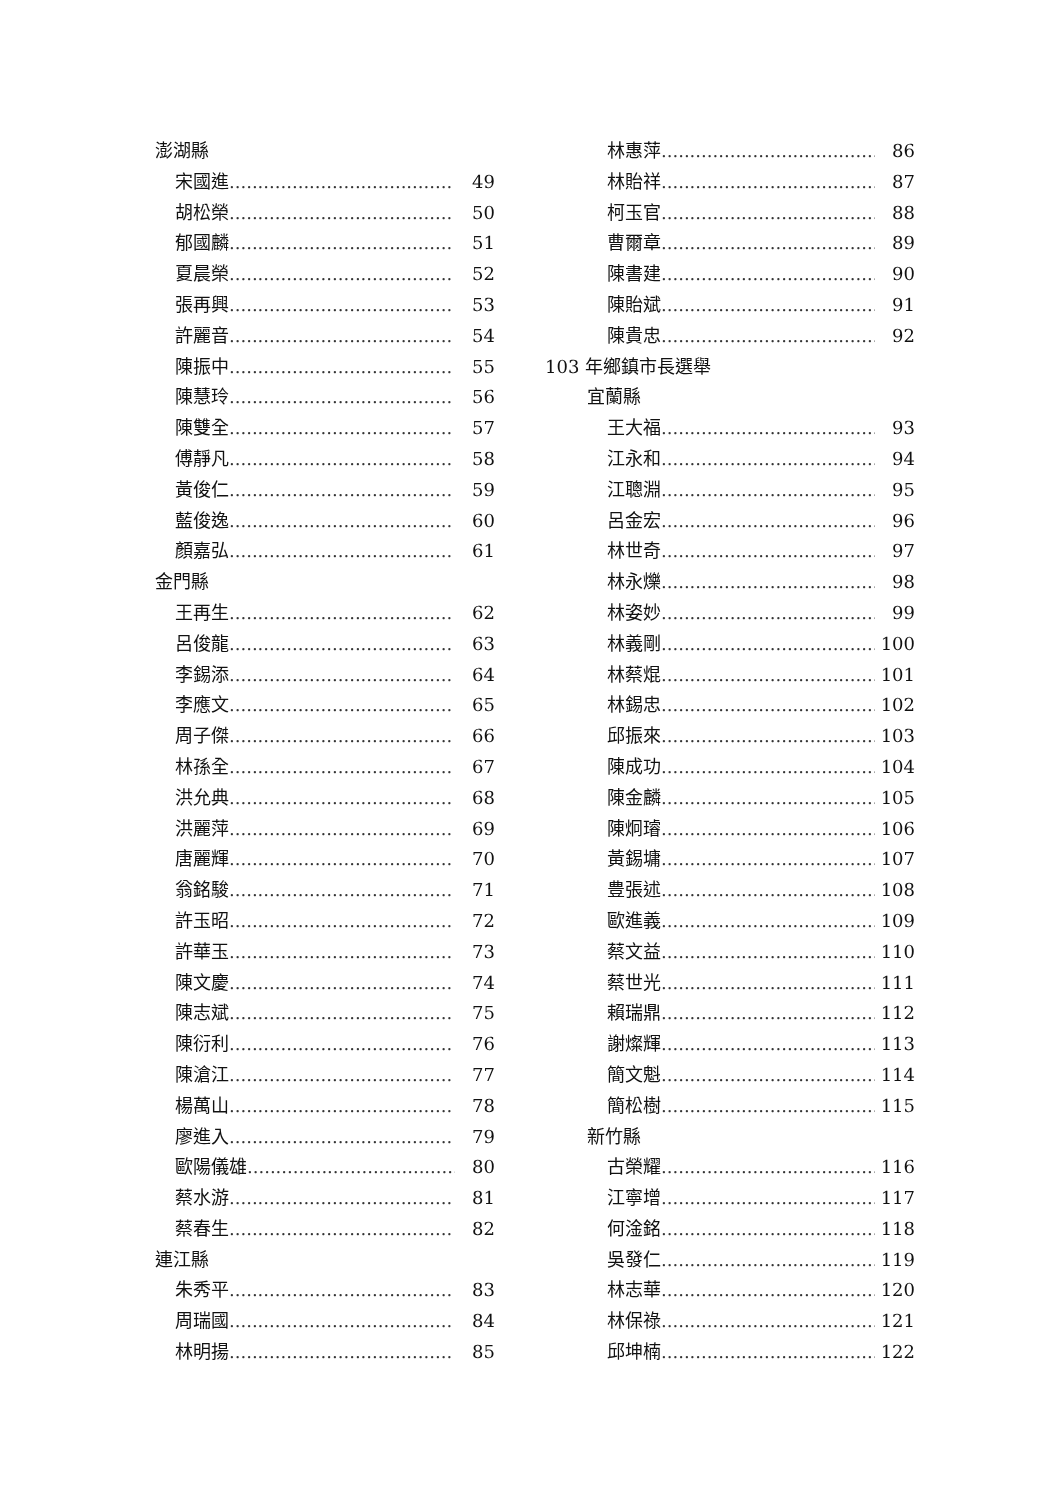澎湖縣
宋國進....................................... 49
胡松榮....................................... 50
郁國麟....................................... 51
夏晨榮....................................... 52
張再興....................................... 53
許麗音....................................... 54
陳振中....................................... 55
陳慧玲....................................... 56
陳雙全....................................... 57
傅靜凡....................................... 58
黃俊仁....................................... 59
藍俊逸....................................... 60
顏嘉弘....................................... 61
金門縣
王再生....................................... 62
呂俊龍....................................... 63
李錫添....................................... 64
李應文....................................... 65
周子傑....................................... 66
林孫全....................................... 67
洪允典....................................... 68
洪麗萍....................................... 69
唐麗輝....................................... 70
翁銘駿....................................... 71
許玉昭....................................... 72
許華玉....................................... 73
陳文慶....................................... 74
陳志斌....................................... 75
陳衍利....................................... 76
陳滄江....................................... 77
楊萬山....................................... 78
廖進入....................................... 79
歐陽儀雄....................................... 80
蔡水游....................................... 81
蔡春生....................................... 82
連江縣
朱秀平....................................... 83
周瑞國....................................... 84
林明揚....................................... 85
林惠萍....................................... 86
林貽祥....................................... 87
柯玉官....................................... 88
曹爾章....................................... 89
陳書建....................................... 90
陳貽斌....................................... 91
陳貴忠....................................... 92
103 年鄉鎮市長選舉
宜蘭縣
王大福....................................... 93
江永和....................................... 94
江聰淵....................................... 95
呂金宏....................................... 96
林世奇....................................... 97
林永爍....................................... 98
林姿妙....................................... 99
林義剛....................................... 100
林蔡焜....................................... 101
林錫忠....................................... 102
邱振來....................................... 103
陳成功....................................... 104
陳金麟....................................... 105
陳炯璿....................................... 106
黃錫墉....................................... 107
豊張述....................................... 108
歐進義....................................... 109
蔡文益....................................... 110
蔡世光....................................... 111
賴瑞鼎....................................... 112
謝燦輝....................................... 113
簡文魁....................................... 114
簡松樹....................................... 115
新竹縣
古榮耀....................................... 116
江寧增....................................... 117
何淦銘....................................... 118
吳發仁....................................... 119
林志華....................................... 120
林保祿....................................... 121
邱坤楠....................................... 122